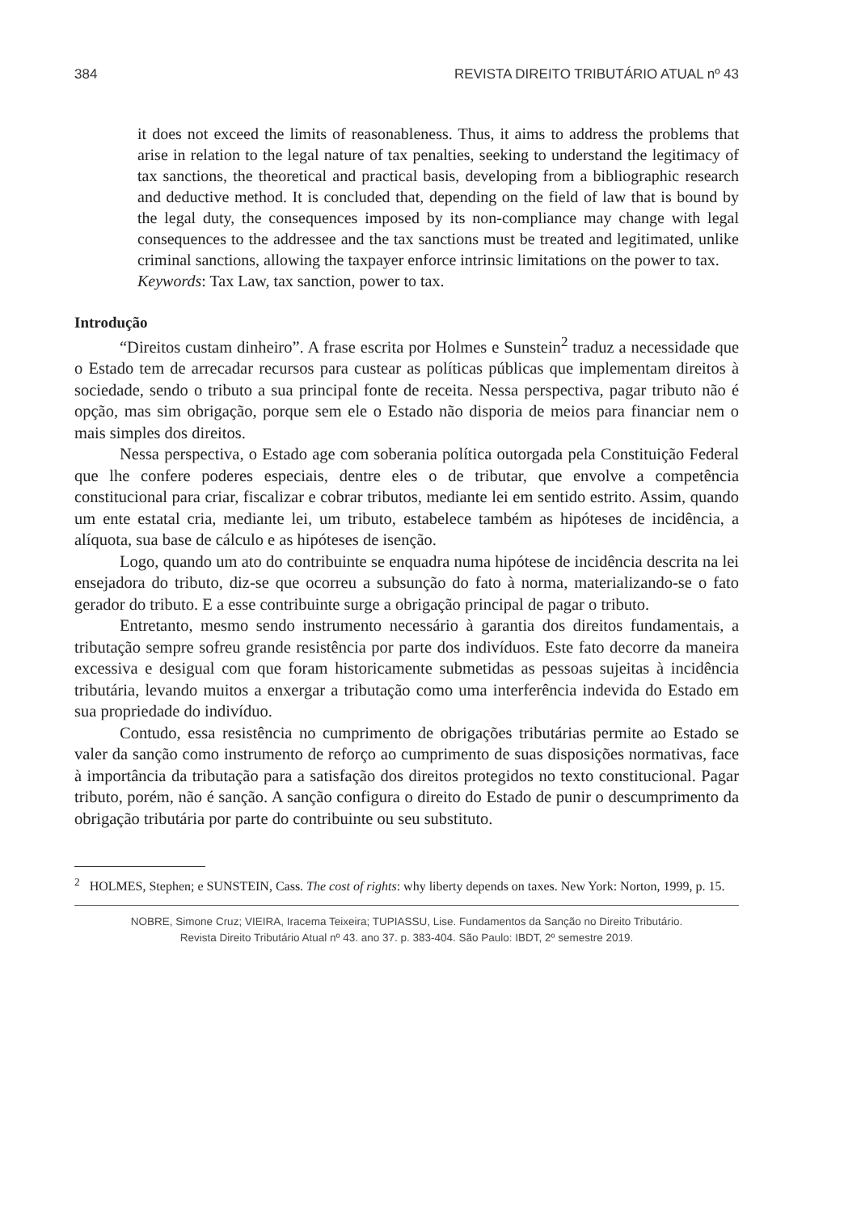384 REVISTA DIREITO TRIBUTÁRIO ATUAL nº 43
it does not exceed the limits of reasonableness. Thus, it aims to address the problems that arise in relation to the legal nature of tax penalties, seeking to understand the legitimacy of tax sanctions, the theoretical and practical basis, developing from a bibliographic research and deductive method. It is concluded that, depending on the field of law that is bound by the legal duty, the consequences imposed by its non-compliance may change with legal consequences to the addressee and the tax sanctions must be treated and legitimated, unlike criminal sanctions, allowing the taxpayer enforce intrinsic limitations on the power to tax.
Keywords: Tax Law, tax sanction, power to tax.
Introdução
“Direitos custam dinheiro”. A frase escrita por Holmes e Sunstein<sup>2</sup> traduz a necessidade que o Estado tem de arrecadar recursos para custear as políticas públicas que implementam direitos à sociedade, sendo o tributo a sua principal fonte de receita. Nessa perspectiva, pagar tributo não é opção, mas sim obrigação, porque sem ele o Estado não disporia de meios para financiar nem o mais simples dos direitos.
Nessa perspectiva, o Estado age com soberania política outorgada pela Constituição Federal que lhe confere poderes especiais, dentre eles o de tributar, que envolve a competência constitucional para criar, fiscalizar e cobrar tributos, mediante lei em sentido estrito. Assim, quando um ente estatal cria, mediante lei, um tributo, estabelece também as hipóteses de incidência, a alíquota, sua base de cálculo e as hipóteses de isenção.
Logo, quando um ato do contribuinte se enquadra numa hipótese de incidência descrita na lei ensejadora do tributo, diz-se que ocorreu a subsunção do fato à norma, materializando-se o fato gerador do tributo. E a esse contribuinte surge a obrigação principal de pagar o tributo.
Entretanto, mesmo sendo instrumento necessário à garantia dos direitos fundamentais, a tributação sempre sofreu grande resistência por parte dos indivíduos. Este fato decorre da maneira excessiva e desigual com que foram historicamente submetidas as pessoas sujeitas à incidência tributária, levando muitos a enxergar a tributação como uma interferência indevida do Estado em sua propriedade do indivíduo.
Contudo, essa resistência no cumprimento de obrigações tributárias permite ao Estado se valer da sanção como instrumento de reforço ao cumprimento de suas disposições normativas, face à importância da tributação para a satisfação dos direitos protegidos no texto constitucional. Pagar tributo, porém, não é sanção. A sanção configura o direito do Estado de punir o descumprimento da obrigação tributária por parte do contribuinte ou seu substituto.
<sup>2</sup> HOLMES, Stephen; e SUNSTEIN, Cass. The cost of rights: why liberty depends on taxes. New York: Norton, 1999, p. 15.
NOBRE, Simone Cruz; VIEIRA, Iracema Teixeira; TUPIASSU, Lise. Fundamentos da Sanção no Direito Tributário.
Revista Direito Tributário Atual nº 43. ano 37. p. 383-404. São Paulo: IBDT, 2º semestre 2019.